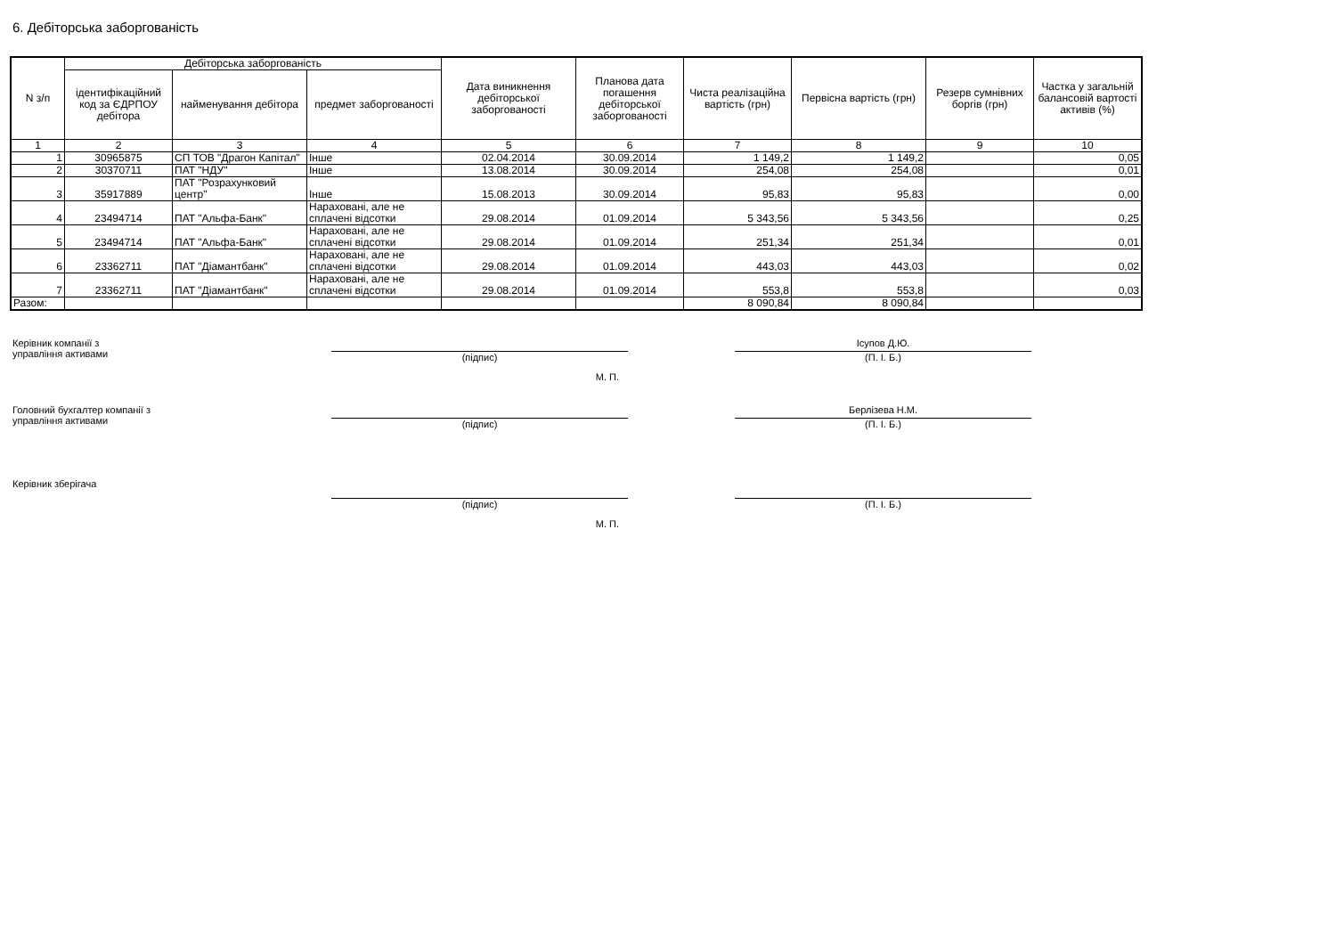6. Дебіторська заборгованість
| N з/п | Дебіторська заборгованість | | | Дата виникнення дебіторської заборгованості | Планова дата погашення дебіторської заборгованості | Чиста реалізаційна вартість (грн) | Первісна вартість (грн) | Резерв сумнівних боргів (грн) | Частка у загальній балансовій вартості активів (%) |
| --- | --- | --- | --- | --- | --- | --- | --- | --- | --- |
| | ідентифікаційний код за ЄДРПОУ дебітора | найменування дебітора | предмет заборгованості | | | | | | |
| 1 | 2 | 3 | 4 | 5 | 6 | 7 | 8 | 9 | 10 |
| 1 | 30965875 | СП ТОВ "Драгон Капітал" | Інше | 02.04.2014 | 30.09.2014 | 1 149,2 | 1 149,2 | | 0,05 |
| 2 | 30370711 | ПАТ "НДУ" | Інше | 13.08.2014 | 30.09.2014 | 254,08 | 254,08 | | 0,01 |
| 3 | 35917889 | ПАТ "Розрахунковий центр" | Інше | 15.08.2013 | 30.09.2014 | 95,83 | 95,83 | | 0,00 |
| 4 | 23494714 | ПАТ "Альфа-Банк" | Нараховані, але не сплачені відсотки | 29.08.2014 | 01.09.2014 | 5 343,56 | 5 343,56 | | 0,25 |
| 5 | 23494714 | ПАТ "Альфа-Банк" | Нараховані, але не сплачені відсотки | 29.08.2014 | 01.09.2014 | 251,34 | 251,34 | | 0,01 |
| 6 | 23362711 | ПАТ "Діамантбанк" | Нараховані, але не сплачені відсотки | 29.08.2014 | 01.09.2014 | 443,03 | 443,03 | | 0,02 |
| 7 | 23362711 | ПАТ "Діамантбанк" | Нараховані, але не сплачені відсотки | 29.08.2014 | 01.09.2014 | 553,8 | 553,8 | | 0,03 |
| Разом: | | | | | | 8 090,84 | 8 090,84 | | |
Керівник компанії з
управління активами
(підпис)
М. П.
Ісупов Д.Ю.
(П. І. Б.)
Головний бухгалтер компанії з
управління активами
(підпис)
Берлізева Н.М.
(П. І. Б.)
Керівник зберігача
(підпис)
М. П.
(П. І. Б.)